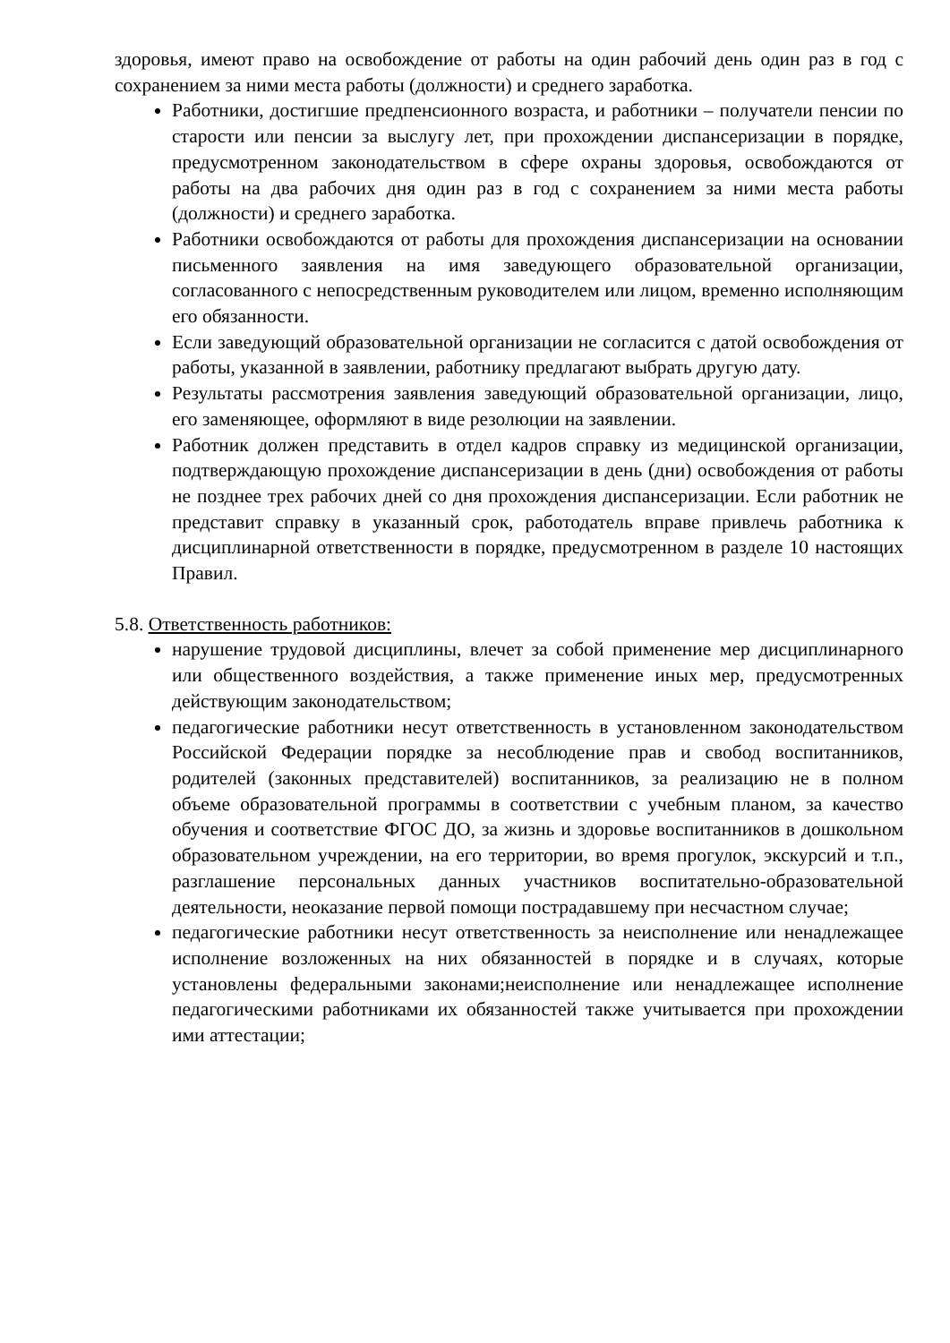здоровья, имеют право на освобождение от работы на один рабочий день один раз в год с сохранением за ними места работы (должности) и среднего заработка.
Работники, достигшие предпенсионного возраста, и работники – получатели пенсии по старости или пенсии за выслугу лет, при прохождении диспансеризации в порядке, предусмотренном законодательством в сфере охраны здоровья, освобождаются от работы на два рабочих дня один раз в год с сохранением за ними места работы (должности) и среднего заработка.
Работники освобождаются от работы для прохождения диспансеризации на основании письменного заявления на имя заведующего образовательной организации, согласованного с непосредственным руководителем или лицом, временно исполняющим его обязанности.
Если заведующий образовательной организации не согласится с датой освобождения от работы, указанной в заявлении, работнику предлагают выбрать другую дату.
Результаты рассмотрения заявления заведующий образовательной организации, лицо, его заменяющее, оформляют в виде резолюции на заявлении.
Работник должен представить в отдел кадров справку из медицинской организации, подтверждающую прохождение диспансеризации в день (дни) освобождения от работы не позднее трех рабочих дней со дня прохождения диспансеризации. Если работник не представит справку в указанный срок, работодатель вправе привлечь работника к дисциплинарной ответственности в порядке, предусмотренном в разделе 10 настоящих Правил.
5.8. Ответственность работников:
нарушение трудовой дисциплины, влечет за собой применение мер дисциплинарного или общественного воздействия, а также применение иных мер, предусмотренных действующим законодательством;
педагогические работники несут ответственность в установленном законодательством Российской Федерации порядке за несоблюдение прав и свобод воспитанников, родителей (законных представителей) воспитанников, за реализацию не в полном объеме образовательной программы в соответствии с учебным планом, за качество обучения и соответствие ФГОС ДО, за жизнь и здоровье воспитанников в дошкольном образовательном учреждении, на его территории, во время прогулок, экскурсий и т.п., разглашение персональных данных участников воспитательно-образовательной деятельности, неоказание первой помощи пострадавшему при несчастном случае;
педагогические работники несут ответственность за неисполнение или ненадлежащее исполнение возложенных на них обязанностей в порядке и в случаях, которые установлены федеральными законами;неисполнение или ненадлежащее исполнение педагогическими работниками их обязанностей также учитывается при прохождении ими аттестации;